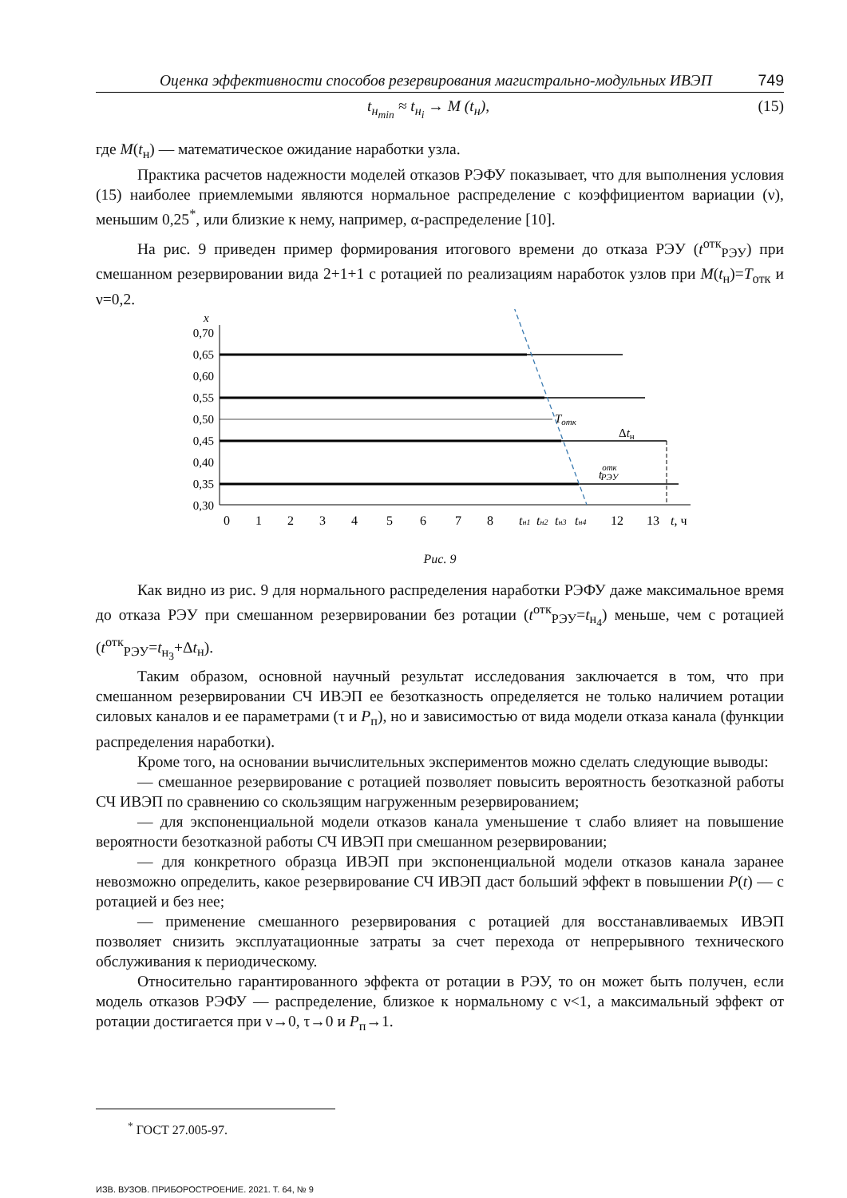Оценка эффективности способов резервирования магистрально-модульных ИВЭП 749
t<sub>н<sub>min</sub></sub> ≈ t<sub>н<sub>i</sub></sub> → M (t<sub>н</sub>), (15)
где M(t<sub>н</sub>) — математическое ожидание наработки узла.
Практика расчетов надежности моделей отказов РЭФУ показывает, что для выполнения условия (15) наиболее приемлемыми являются нормальное распределение с коэффициентом вариации (ν), меньшим 0,25<sup>*</sup>, или близкие к нему, например, α-распределение [10].
На рис. 9 приведен пример формирования итогового времени до отказа РЭУ (t<sup>отк</sup><sub>РЭУ</sub>) при смешанном резервировании вида 2+1+1 с ротацией по реализациям наработок узлов при M(t<sub>н</sub>)=T<sub>отк</sub> и ν=0,2.
x
0,70
0,65
0,60
0,55
0,50
0,45
0,40
0,35
0,30
Tотк
Δtн
tоткРЭУ
0
1
2
3
4
5
6
7
8
tн1
tн2
tн3
tн4
12
13
t, ч
Рис. 9
Как видно из рис. 9 для нормального распределения наработки РЭФУ даже максимальное время до отказа РЭУ при смешанном резервировании без ротации (t<sup>отк</sup><sub>РЭУ</sub>=t<sub>н<sub>4</sub></sub>) меньше, чем с ротацией (t<sup>отк</sup><sub>РЭУ</sub>=t<sub>н<sub>3</sub></sub>+Δt<sub>н</sub>).
Таким образом, основной научный результат исследования заключается в том, что при смешанном резервировании СЧ ИВЭП ее безотказность определяется не только наличием ротации силовых каналов и ее параметрами (τ и P<sub>п</sub>), но и зависимостью от вида модели отказа канала (функции распределения наработки).
Кроме того, на основании вычислительных экспериментов можно сделать следующие выводы:
— смешанное резервирование с ротацией позволяет повысить вероятность безотказной работы СЧ ИВЭП по сравнению со скользящим нагруженным резервированием;
— для экспоненциальной модели отказов канала уменьшение τ слабо влияет на повышение вероятности безотказной работы СЧ ИВЭП при смешанном резервировании;
— для конкретного образца ИВЭП при экспоненциальной модели отказов канала заранее невозможно определить, какое резервирование СЧ ИВЭП даст больший эффект в повышении P(t) — с ротацией и без нее;
— применение смешанного резервирования с ротацией для восстанавливаемых ИВЭП позволяет снизить эксплуатационные затраты за счет перехода от непрерывного технического обслуживания к периодическому.
Относительно гарантированного эффекта от ротации в РЭУ, то он может быть получен, если модель отказов РЭФУ — распределение, близкое к нормальному с ν<1, а максимальный эффект от ротации достигается при ν→0, τ→0 и P<sub>п</sub>→1.
<sup>*</sup> ГОСТ 27.005-97.
ИЗВ. ВУЗОВ. ПРИБОРОСТРОЕНИЕ. 2021. Т. 64, № 9